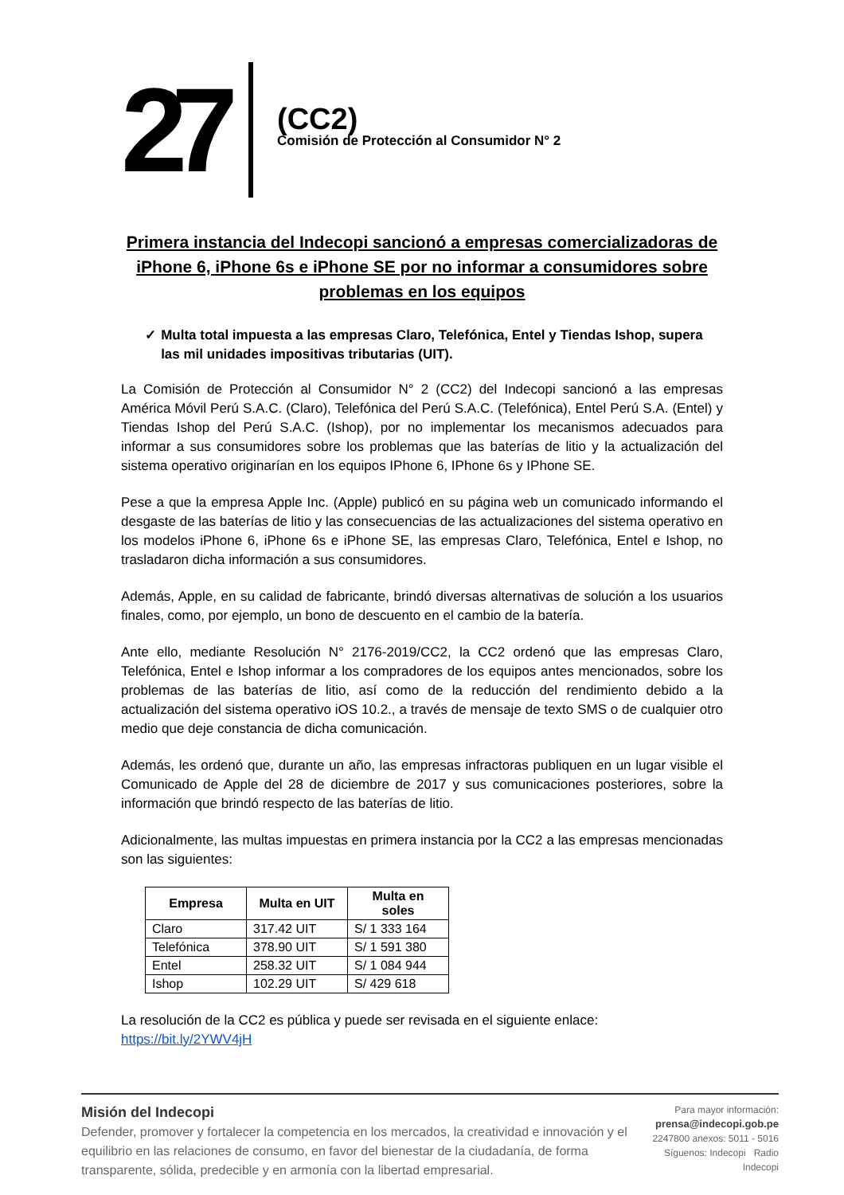27
(CC2)
Comisión de Protección al Consumidor N° 2
Primera instancia del Indecopi sancionó a empresas comercializadoras de iPhone 6, iPhone 6s e iPhone SE por no informar a consumidores sobre problemas en los equipos
✓ Multa total impuesta a las empresas Claro, Telefónica, Entel y Tiendas Ishop, supera las mil unidades impositivas tributarias (UIT).
La Comisión de Protección al Consumidor N° 2 (CC2) del Indecopi sancionó a las empresas América Móvil Perú S.A.C. (Claro), Telefónica del Perú S.A.C. (Telefónica), Entel Perú S.A. (Entel) y Tiendas Ishop del Perú S.A.C. (Ishop), por no implementar los mecanismos adecuados para informar a sus consumidores sobre los problemas que las baterías de litio y la actualización del sistema operativo originarían en los equipos IPhone 6, IPhone 6s y IPhone SE.
Pese a que la empresa Apple Inc. (Apple) publicó en su página web un comunicado informando el desgaste de las baterías de litio y las consecuencias de las actualizaciones del sistema operativo en los modelos iPhone 6, iPhone 6s e iPhone SE, las empresas Claro, Telefónica, Entel e Ishop, no trasladaron dicha información a sus consumidores.
Además, Apple, en su calidad de fabricante, brindó diversas alternativas de solución a los usuarios finales, como, por ejemplo, un bono de descuento en el cambio de la batería.
Ante ello, mediante Resolución N° 2176-2019/CC2, la CC2 ordenó que las empresas Claro, Telefónica, Entel e Ishop informar a los compradores de los equipos antes mencionados, sobre los problemas de las baterías de litio, así como de la reducción del rendimiento debido a la actualización del sistema operativo iOS 10.2., a través de mensaje de texto SMS o de cualquier otro medio que deje constancia de dicha comunicación.
Además, les ordenó que, durante un año, las empresas infractoras publiquen en un lugar visible el Comunicado de Apple del 28 de diciembre de 2017 y sus comunicaciones posteriores, sobre la información que brindó respecto de las baterías de litio.
Adicionalmente, las multas impuestas en primera instancia por la CC2 a las empresas mencionadas son las siguientes:
| Empresa | Multa en UIT | Multa en soles |
| --- | --- | --- |
| Claro | 317.42 UIT | S/ 1 333 164 |
| Telefónica | 378.90 UIT | S/ 1 591 380 |
| Entel | 258.32 UIT | S/ 1 084 944 |
| Ishop | 102.29 UIT | S/ 429 618 |
La resolución de la CC2 es pública y puede ser revisada en el siguiente enlace:
https://bit.ly/2YWV4jH
Misión del Indecopi
Defender, promover y fortalecer la competencia en los mercados, la creatividad e innovación y el equilibrio en las relaciones de consumo, en favor del bienestar de la ciudadanía, de forma transparente, sólida, predecible y en armonía con la libertad empresarial.
Para mayor información:
prensa@indecopi.gob.pe
2247800 anexos: 5011 - 5016
Síguenos: Indecopi Radio Indecopi